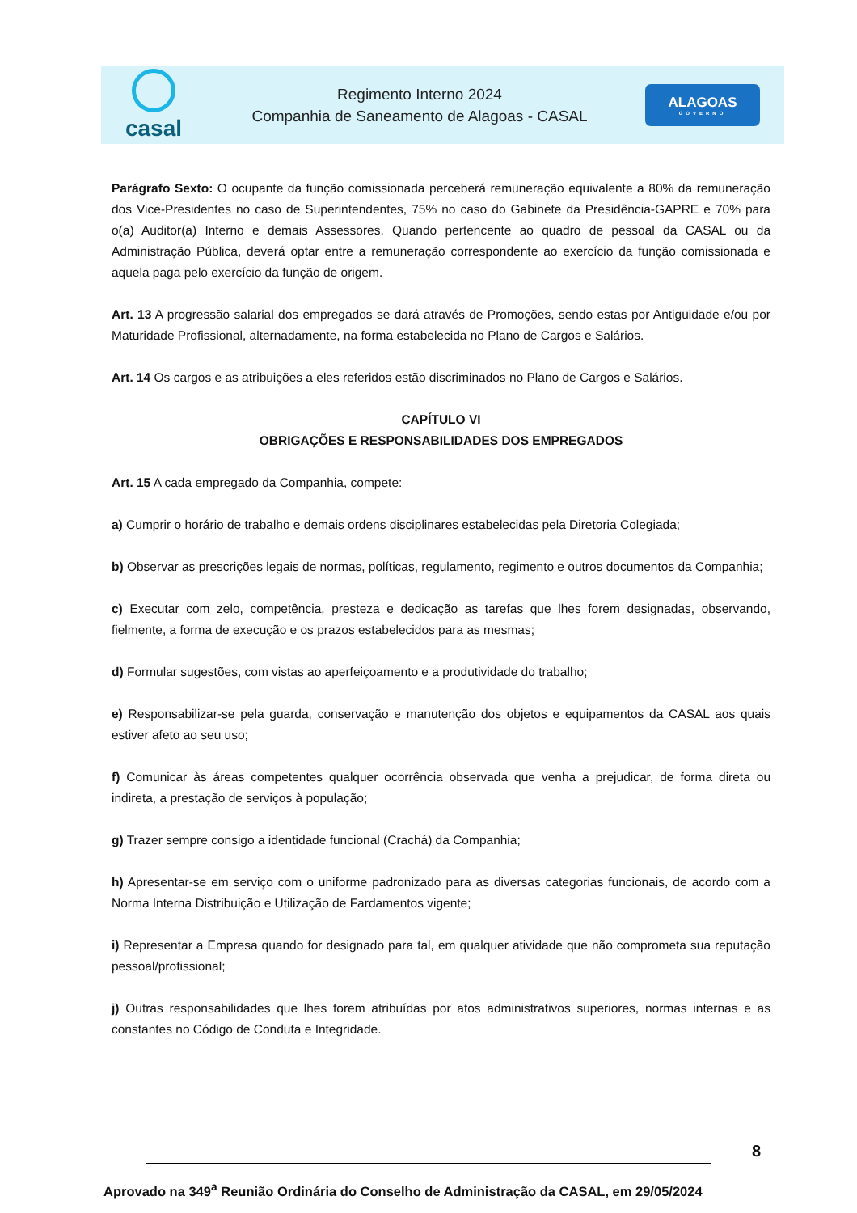casal
Regimento Interno 2024
Companhia de Saneamento de Alagoas - CASAL
ALAGOAS
GOVERNO
Parágrafo Sexto: O ocupante da função comissionada perceberá remuneração equivalente a 80% da remuneração dos Vice-Presidentes no caso de Superintendentes, 75% no caso do Gabinete da Presidência-GAPRE e 70% para o(a) Auditor(a) Interno e demais Assessores. Quando pertencente ao quadro de pessoal da CASAL ou da Administração Pública, deverá optar entre a remuneração correspondente ao exercício da função comissionada e aquela paga pelo exercício da função de origem.
Art. 13 A progressão salarial dos empregados se dará através de Promoções, sendo estas por Antiguidade e/ou por Maturidade Profissional, alternadamente, na forma estabelecida no Plano de Cargos e Salários.
Art. 14 Os cargos e as atribuições a eles referidos estão discriminados no Plano de Cargos e Salários.
CAPÍTULO VI
OBRIGAÇÕES E RESPONSABILIDADES DOS EMPREGADOS
Art. 15 A cada empregado da Companhia, compete:
a) Cumprir o horário de trabalho e demais ordens disciplinares estabelecidas pela Diretoria Colegiada;
b) Observar as prescrições legais de normas, políticas, regulamento, regimento e outros documentos da Companhia;
c) Executar com zelo, competência, presteza e dedicação as tarefas que lhes forem designadas, observando, fielmente, a forma de execução e os prazos estabelecidos para as mesmas;
d) Formular sugestões, com vistas ao aperfeiçoamento e a produtividade do trabalho;
e) Responsabilizar-se pela guarda, conservação e manutenção dos objetos e equipamentos da CASAL aos quais estiver afeto ao seu uso;
f) Comunicar às áreas competentes qualquer ocorrência observada que venha a prejudicar, de forma direta ou indireta, a prestação de serviços à população;
g) Trazer sempre consigo a identidade funcional (Crachá) da Companhia;
h) Apresentar-se em serviço com o uniforme padronizado para as diversas categorias funcionais, de acordo com a Norma Interna Distribuição e Utilização de Fardamentos vigente;
i) Representar a Empresa quando for designado para tal, em qualquer atividade que não comprometa sua reputação pessoal/profissional;
j) Outras responsabilidades que lhes forem atribuídas por atos administrativos superiores, normas internas e as constantes no Código de Conduta e Integridade.
8
Aprovado na 349<sup>a</sup> Reunião Ordinária do Conselho de Administração da CASAL, em 29/05/2024